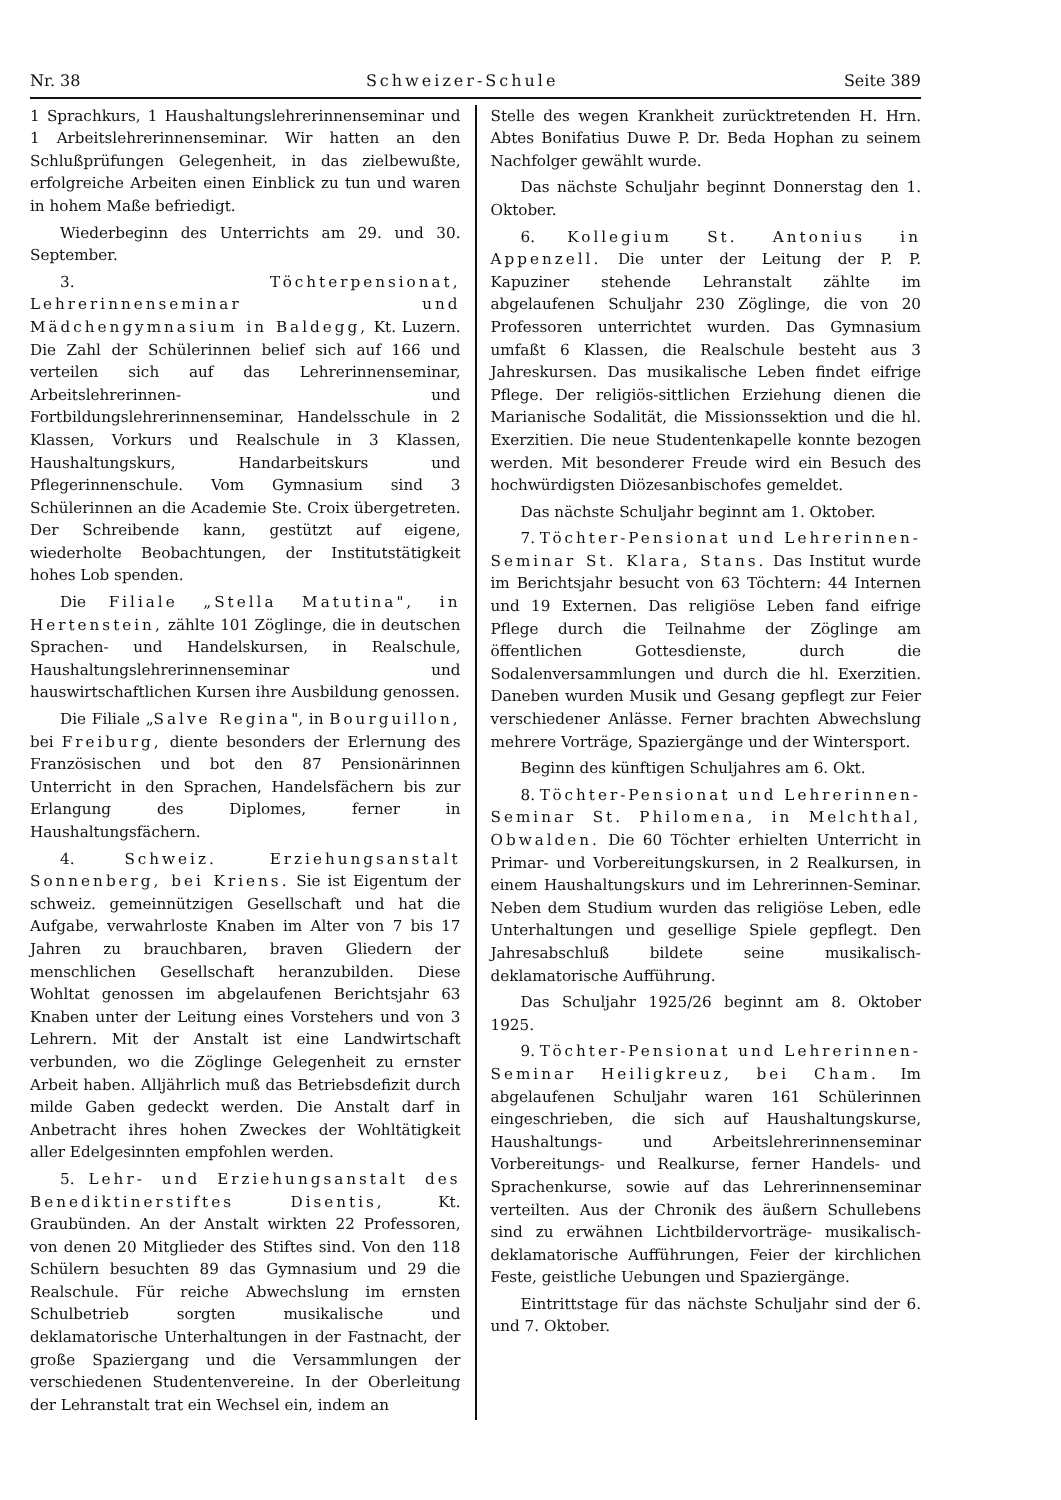Nr. 38 Schweizer-Schule Seite 389
1 Sprachkurs, 1 Haushaltungslehrerinnenseminar und 1 Arbeitslehrerinnenseminar. Wir hatten an den Schlußprüfungen Gelegenheit, in das zielbewußte, erfolgreiche Arbeiten einen Einblick zu tun und waren in hohem Maße befriedigt.
Wiederbeginn des Unterrichts am 29. und 30. September.
3. Töchterpensionat, Lehrerinnenseminar und Mädchengymnasium in Baldegg, Kt. Luzern. Die Zahl der Schülerinnen belief sich auf 166 und verteilen sich auf das Lehrerinnenseminar, Arbeitslehrerinnen- und Fortbildungslehrerinnenseminar, Handelsschule in 2 Klassen, Vorkurs und Realschule in 3 Klassen, Haushaltungskurs, Handarbeitskurs und Pflegerinnenschule. Vom Gymnasium sind 3 Schülerinnen an die Academie Ste. Croix übergetreten. Der Schreibende kann, gestützt auf eigene, wiederholte Beobachtungen, der Institutstätigkeit hohes Lob spenden.
Die Filiale „Stella Matutina", in Hertenstein, zählte 101 Zöglinge, die in deutschen Sprachen- und Handelskursen, in Realschule, Haushaltungslehrerinnenseminar und hauswirtschaftlichen Kursen ihre Ausbildung genossen.
Die Filiale „Salve Regina", in Bourguillon, bei Freiburg, diente besonders der Erlernung des Französischen und bot den 87 Pensionärinnen Unterricht in den Sprachen, Handelsfächern bis zur Erlangung des Diplomes, ferner in Haushaltungsfächern.
4. Schweiz. Erziehungsanstalt Sonnenberg, bei Kriens. Sie ist Eigentum der schweiz. gemeinnützigen Gesellschaft und hat die Aufgabe, verwahrloste Knaben im Alter von 7 bis 17 Jahren zu brauchbaren, braven Gliedern der menschlichen Gesellschaft heranzubilden. Diese Wohltat genossen im abgelaufenen Berichtsjahr 63 Knaben unter der Leitung eines Vorstehers und von 3 Lehrern. Mit der Anstalt ist eine Landwirtschaft verbunden, wo die Zöglinge Gelegenheit zu ernster Arbeit haben. Alljährlich muß das Betriebsdefizit durch milde Gaben gedeckt werden. Die Anstalt darf in Anbetracht ihres hohen Zweckes der Wohltätigkeit aller Edelgesinnten empfohlen werden.
5. Lehr- und Erziehungsanstalt des Benediktinerstiftes Disentis, Kt. Graubünden. An der Anstalt wirkten 22 Professoren, von denen 20 Mitglieder des Stiftes sind. Von den 118 Schülern besuchten 89 das Gymnasium und 29 die Realschule. Für reiche Abwechslung im ernsten Schulbetrieb sorgten musikalische und deklamatorische Unterhaltungen in der Fastnacht, der große Spaziergang und die Versammlungen der verschiedenen Studentenvereine. In der Oberleitung der Lehranstalt trat ein Wechsel ein, indem an
Stelle des wegen Krankheit zurücktretenden H. Hrn. Abtes Bonifatius Duwe P. Dr. Beda Hophan zu seinem Nachfolger gewählt wurde.
Das nächste Schuljahr beginnt Donnerstag den 1. Oktober.
6. Kollegium St. Antonius in Appenzell. Die unter der Leitung der P. P. Kapuziner stehende Lehranstalt zählte im abgelaufenen Schuljahr 230 Zöglinge, die von 20 Professoren unterrichtet wurden. Das Gymnasium umfaßt 6 Klassen, die Realschule besteht aus 3 Jahreskursen. Das musikalische Leben findet eifrige Pflege. Der religiös-sittlichen Erziehung dienen die Marianische Sodalität, die Missionssektion und die hl. Exerzitien. Die neue Studentenkapelle konnte bezogen werden. Mit besonderer Freude wird ein Besuch des hochwürdigsten Diözesanbischofes gemeldet.
Das nächste Schuljahr beginnt am 1. Oktober.
7. Töchter-Pensionat und Lehrerinnen-Seminar St. Klara, Stans. Das Institut wurde im Berichtsjahr besucht von 63 Töchtern: 44 Internen und 19 Externen. Das religiöse Leben fand eifrige Pflege durch die Teilnahme der Zöglinge am öffentlichen Gottesdienste, durch die Sodalenversammlungen und durch die hl. Exerzitien. Daneben wurden Musik und Gesang gepflegt zur Feier verschiedener Anlässe. Ferner brachten Abwechslung mehrere Vorträge, Spaziergänge und der Wintersport.
Beginn des künftigen Schuljahres am 6. Okt.
8. Töchter-Pensionat und Lehrerinnen-Seminar St. Philomena, in Melchthal, Obwalden. Die 60 Töchter erhielten Unterricht in Primar- und Vorbereitungskursen, in 2 Realkursen, in einem Haushaltungskurs und im Lehrerinnen-Seminar. Neben dem Studium wurden das religiöse Leben, edle Unterhaltungen und gesellige Spiele gepflegt. Den Jahresabschluß bildete seine musikalisch-deklamatorische Aufführung.
Das Schuljahr 1925/26 beginnt am 8. Oktober 1925.
9. Töchter-Pensionat und Lehrerinnen-Seminar Heiligkreuz, bei Cham. Im abgelaufenen Schuljahr waren 161 Schülerinnen eingeschrieben, die sich auf Haushaltungskurse, Haushaltungs- und Arbeitslehrerinnenseminar Vorbereitungs- und Realkurse, ferner Handels- und Sprachenkurse, sowie auf das Lehrerinnenseminar verteilten. Aus der Chronik des äußern Schullebens sind zu erwähnen Lichtbildervorträge- musikalisch-deklamatorische Aufführungen, Feier der kirchlichen Feste, geistliche Uebungen und Spaziergänge.
Eintrittstage für das nächste Schuljahr sind der 6. und 7. Oktober.